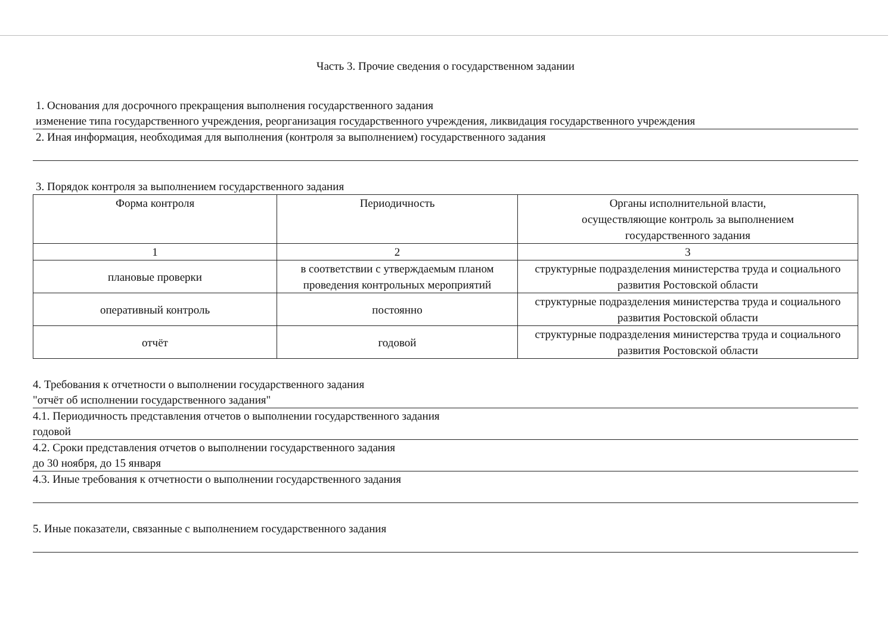Часть 3. Прочие сведения о государственном задании
1. Основания для досрочного прекращения выполнения государственного задания
изменение типа государственного учреждения, реорганизация государственного учреждения, ликвидация государственного учреждения
2. Иная информация, необходимая для выполнения (контроля за выполнением) государственного задания
3. Порядок контроля за выполнением государственного задания
| Форма контроля | Периодичность | Органы исполнительной власти, осуществляющие контроль за выполнением государственного задания |
| 1 | 2 | 3 |
| плановые проверки | в соответствии с утверждаемым планом проведения контрольных мероприятий | структурные подразделения министерства труда и социального развития Ростовской области |
| оперативный контроль | постоянно | структурные подразделения министерства труда и социального развития Ростовской области |
| отчёт | годовой | структурные подразделения министерства труда и социального развития Ростовской области |
4. Требования к отчетности о выполнении государственного задания
"отчёт об исполнении государственного задания"
4.1. Периодичность представления отчетов о выполнении государственного задания
годовой
4.2. Сроки представления отчетов о выполнении государственного задания
до 30 ноября, до 15 января
4.3. Иные требования к отчетности о выполнении государственного задания
5. Иные показатели, связанные с выполнением государственного задания